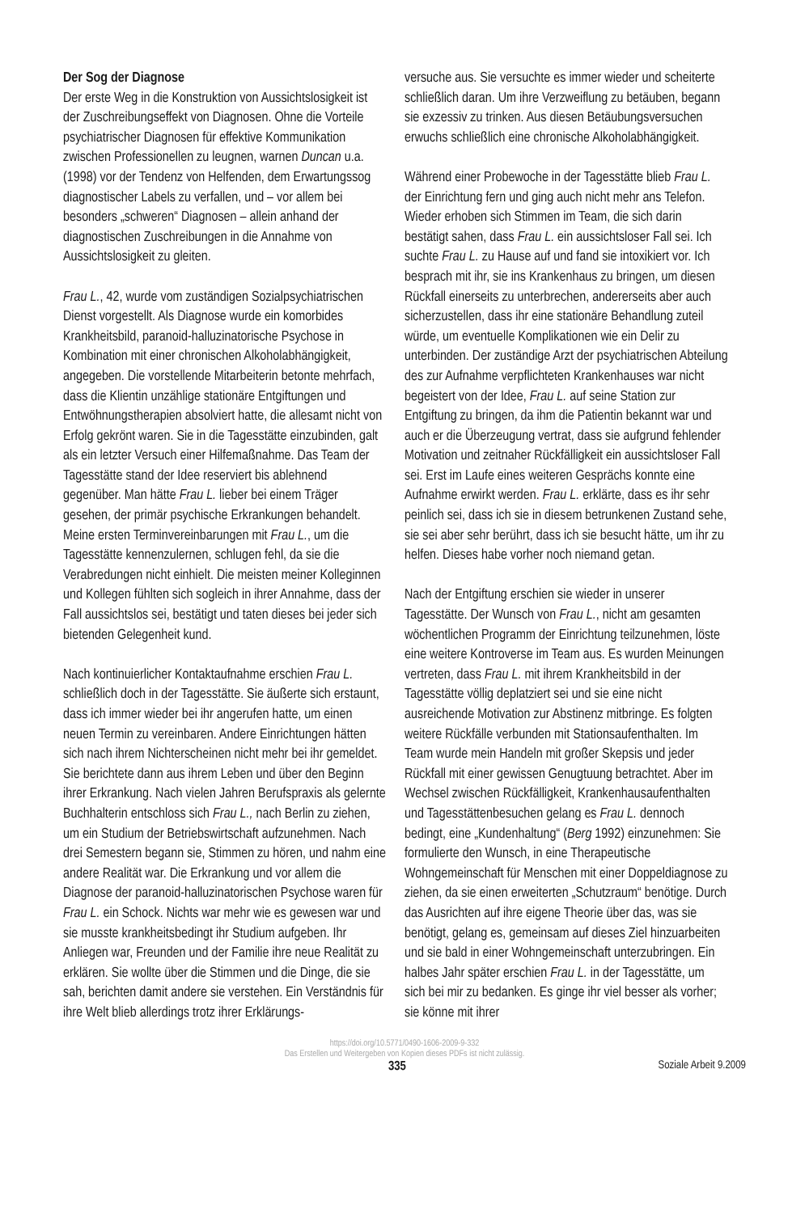Der Sog der Diagnose
Der erste Weg in die Konstruktion von Aussichtslosigkeit ist der Zuschreibungseffekt von Diagnosen. Ohne die Vorteile psychiatrischer Diagnosen für effektive Kommunikation zwischen Professionellen zu leugnen, warnen Duncan u.a. (1998) vor der Tendenz von Helfenden, dem Erwartungssog diagnostischer Labels zu verfallen, und – vor allem bei besonders „schweren“ Diagnosen – allein anhand der diagnostischen Zuschreibungen in die Annahme von Aussichtslosigkeit zu gleiten.
Frau L., 42, wurde vom zuständigen Sozialpsychiatrischen Dienst vorgestellt. Als Diagnose wurde ein komorbides Krankheitsbild, paranoid-halluzinatorische Psychose in Kombination mit einer chronischen Alkoholabhängigkeit, angegeben. Die vorstellende Mitarbeiterin betonte mehrfach, dass die Klientin unzählige stationäre Entgiftungen und Entwöhnungstherapien absolviert hatte, die allesamt nicht von Erfolg gekrönt waren. Sie in die Tagesstätte einzubinden, galt als ein letzter Versuch einer Hilfemaßnahme. Das Team der Tagesstätte stand der Idee reserviert bis ablehnend gegenüber. Man hätte Frau L. lieber bei einem Träger gesehen, der primär psychische Erkrankungen behandelt. Meine ersten Terminvereinbarungen mit Frau L., um die Tagesstätte kennenzulernen, schlugen fehl, da sie die Verabredungen nicht einhielt. Die meisten meiner Kolleginnen und Kollegen fühlten sich sogleich in ihrer Annahme, dass der Fall aussichtslos sei, bestätigt und taten dieses bei jeder sich bietenden Gelegenheit kund.
Nach kontinuierlicher Kontaktaufnahme erschien Frau L. schließlich doch in der Tagesstätte. Sie äußerte sich erstaunt, dass ich immer wieder bei ihr angerufen hatte, um einen neuen Termin zu vereinbaren. Andere Einrichtungen hätten sich nach ihrem Nichterscheinen nicht mehr bei ihr gemeldet. Sie berichtete dann aus ihrem Leben und über den Beginn ihrer Erkrankung. Nach vielen Jahren Berufspraxis als gelernte Buchhalterin entschloss sich Frau L., nach Berlin zu ziehen, um ein Studium der Betriebswirtschaft aufzunehmen. Nach drei Semestern begann sie, Stimmen zu hören, und nahm eine andere Realität war. Die Erkrankung und vor allem die Diagnose der paranoid-halluzinatorischen Psychose waren für Frau L. ein Schock. Nichts war mehr wie es gewesen war und sie musste krankheitsbedingt ihr Studium aufgeben. Ihr Anliegen war, Freunden und der Familie ihre neue Realität zu erklären. Sie wollte über die Stimmen und die Dinge, die sie sah, berichten damit andere sie verstehen. Ein Verständnis für ihre Welt blieb allerdings trotz ihrer Erklärungs-
versuche aus. Sie versuchte es immer wieder und scheiterte schließlich daran. Um ihre Verzweiflung zu betäuben, begann sie exzessiv zu trinken. Aus diesen Betäubungsversuchen erwuchs schließlich eine chronische Alkoholabhängigkeit.
Während einer Probewoche in der Tagesstätte blieb Frau L. der Einrichtung fern und ging auch nicht mehr ans Telefon. Wieder erhoben sich Stimmen im Team, die sich darin bestätigt sahen, dass Frau L. ein aussichtsloser Fall sei. Ich suchte Frau L. zu Hause auf und fand sie intoxikiert vor. Ich besprach mit ihr, sie ins Krankenhaus zu bringen, um diesen Rückfall einerseits zu unterbrechen, andererseits aber auch sicherzustellen, dass ihr eine stationäre Behandlung zuteil würde, um eventuelle Komplikationen wie ein Delir zu unterbinden. Der zuständige Arzt der psychiatrischen Abteilung des zur Aufnahme verpflichteten Krankenhauses war nicht begeistert von der Idee, Frau L. auf seine Station zur Entgiftung zu bringen, da ihm die Patientin bekannt war und auch er die Überzeugung vertrat, dass sie aufgrund fehlender Motivation und zeitnaher Rückfälligkeit ein aussichtsloser Fall sei. Erst im Laufe eines weiteren Gesprächs konnte eine Aufnahme erwirkt werden. Frau L. erklärte, dass es ihr sehr peinlich sei, dass ich sie in diesem betrunkenen Zustand sehe, sie sei aber sehr berührt, dass ich sie besucht hätte, um ihr zu helfen. Dieses habe vorher noch niemand getan.
Nach der Entgiftung erschien sie wieder in unserer Tagesstätte. Der Wunsch von Frau L., nicht am gesamten wöchentlichen Programm der Einrichtung teilzunehmen, löste eine weitere Kontroverse im Team aus. Es wurden Meinungen vertreten, dass Frau L. mit ihrem Krankheitsbild in der Tagesstätte völlig deplatziert sei und sie eine nicht ausreichende Motivation zur Abstinenz mitbringe. Es folgten weitere Rückfälle verbunden mit Stationsaufenthalten. Im Team wurde mein Handeln mit großer Skepsis und jeder Rückfall mit einer gewissen Genugtuung betrachtet. Aber im Wechsel zwischen Rückfälligkeit, Krankenhausaufenthalten und Tagesstättenbesuchen gelang es Frau L. dennoch bedingt, eine „Kundenhaltung“ (Berg 1992) einzunehmen: Sie formulierte den Wunsch, in eine Therapeutische Wohngemeinschaft für Menschen mit einer Doppeldiagnose zu ziehen, da sie einen erweiterten „Schutzraum“ benötige. Durch das Ausrichten auf ihre eigene Theorie über das, was sie benötigt, gelang es, gemeinsam auf dieses Ziel hinzuarbeiten und sie bald in einer Wohngemeinschaft unterzubringen. Ein halbes Jahr später erschien Frau L. in der Tagesstätte, um sich bei mir zu bedanken. Es ginge ihr viel besser als vorher; sie könne mit ihrer
https://doi.org/10.5771/0490-1606-2009-9-332
Das Erstellen und Weitergeben von Kopien dieses PDFs ist nicht zulässig.
335 Soziale Arbeit 9.2009